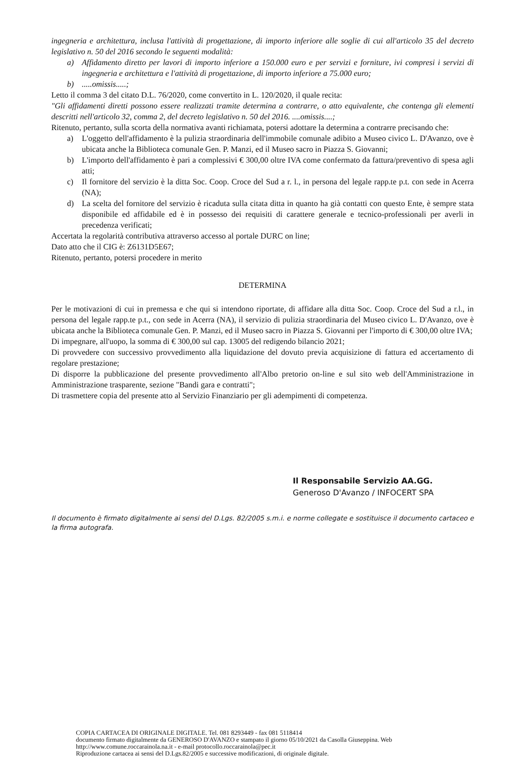ingegneria e architettura, inclusa l'attività di progettazione, di importo inferiore alle soglie di cui all'articolo 35 del decreto legislativo n. 50 del 2016 secondo le seguenti modalità:
a) Affidamento diretto per lavori di importo inferiore a 150.000 euro e per servizi e forniture, ivi compresi i servizi di ingegneria e architettura e l'attività di progettazione, di importo inferiore a 75.000 euro;
b).....omissis.....;
Letto il comma 3 del citato D.L. 76/2020, come convertito in L. 120/2020, il quale recita:
"Gli affidamenti diretti possono essere realizzati tramite determina a contrarre, o atto equivalente, che contenga gli elementi descritti nell'articolo 32, comma 2, del decreto legislativo n. 50 del 2016. ....omissis....;
Ritenuto, pertanto, sulla scorta della normativa avanti richiamata, potersi adottare la determina a contrarre precisando che:
a) L'oggetto dell'affidamento è la pulizia straordinaria dell'immobile comunale adibito a Museo civico L. D'Avanzo, ove è ubicata anche la Biblioteca comunale Gen. P. Manzi, ed il Museo sacro in Piazza S. Giovanni;
b) L'importo dell'affidamento è pari a complessivi € 300,00 oltre IVA come confermato da fattura/preventivo di spesa agli atti;
c) Il fornitore del servizio è la ditta Soc. Coop. Croce del Sud a r. l., in persona del legale rapp.te p.t. con sede in Acerra (NA);
d) La scelta del fornitore del servizio è ricaduta sulla citata ditta in quanto ha già contatti con questo Ente, è sempre stata disponibile ed affidabile ed è in possesso dei requisiti di carattere generale e tecnico-professionali per averli in precedenza verificati;
Accertata la regolarità contributiva attraverso accesso al portale DURC on line;
Dato atto che il CIG è: Z6131D5E67;
Ritenuto, pertanto, potersi procedere in merito
DETERMINA
Per le motivazioni di cui in premessa e che qui si intendono riportate, di affidare alla ditta Soc. Coop. Croce del Sud a r.l., in persona del legale rapp.te p.t., con sede in Acerra (NA), il servizio di pulizia straordinaria del Museo civico L. D'Avanzo, ove è ubicata anche la Biblioteca comunale Gen. P. Manzi, ed il Museo sacro in Piazza S. Giovanni per l'importo di € 300,00 oltre IVA;
Di impegnare, all'uopo, la somma di € 300,00 sul cap. 13005 del redigendo bilancio 2021;
Di provvedere con successivo provvedimento alla liquidazione del dovuto previa acquisizione di fattura ed accertamento di regolare prestazione;
Di disporre la pubblicazione del presente provvedimento all'Albo pretorio on-line e sul sito web dell'Amministrazione in Amministrazione trasparente, sezione "Bandi gara e contratti";
Di trasmettere copia del presente atto al Servizio Finanziario per gli adempimenti di competenza.
Il Responsabile Servizio AA.GG.
Generoso D'Avanzo / INFOCERT SPA
Il documento è firmato digitalmente ai sensi del D.Lgs. 82/2005 s.m.i. e norme collegate e sostituisce il documento cartaceo e la firma autografa.
COPIA CARTACEA DI ORIGINALE DIGITALE. Tel. 081 8293449 - fax 081 5118414
documento firmato digitalmente da GENEROSO D'AVANZO e stampato il giorno 05/10/2021 da Casolla Giuseppina. Web http://www.comune.roccarainola.na.it - e-mail protocollo.roccarainola@pec.it
Riproduzione cartacea ai sensi del D.Lgs.82/2005 e successive modificazioni, di originale digitale.